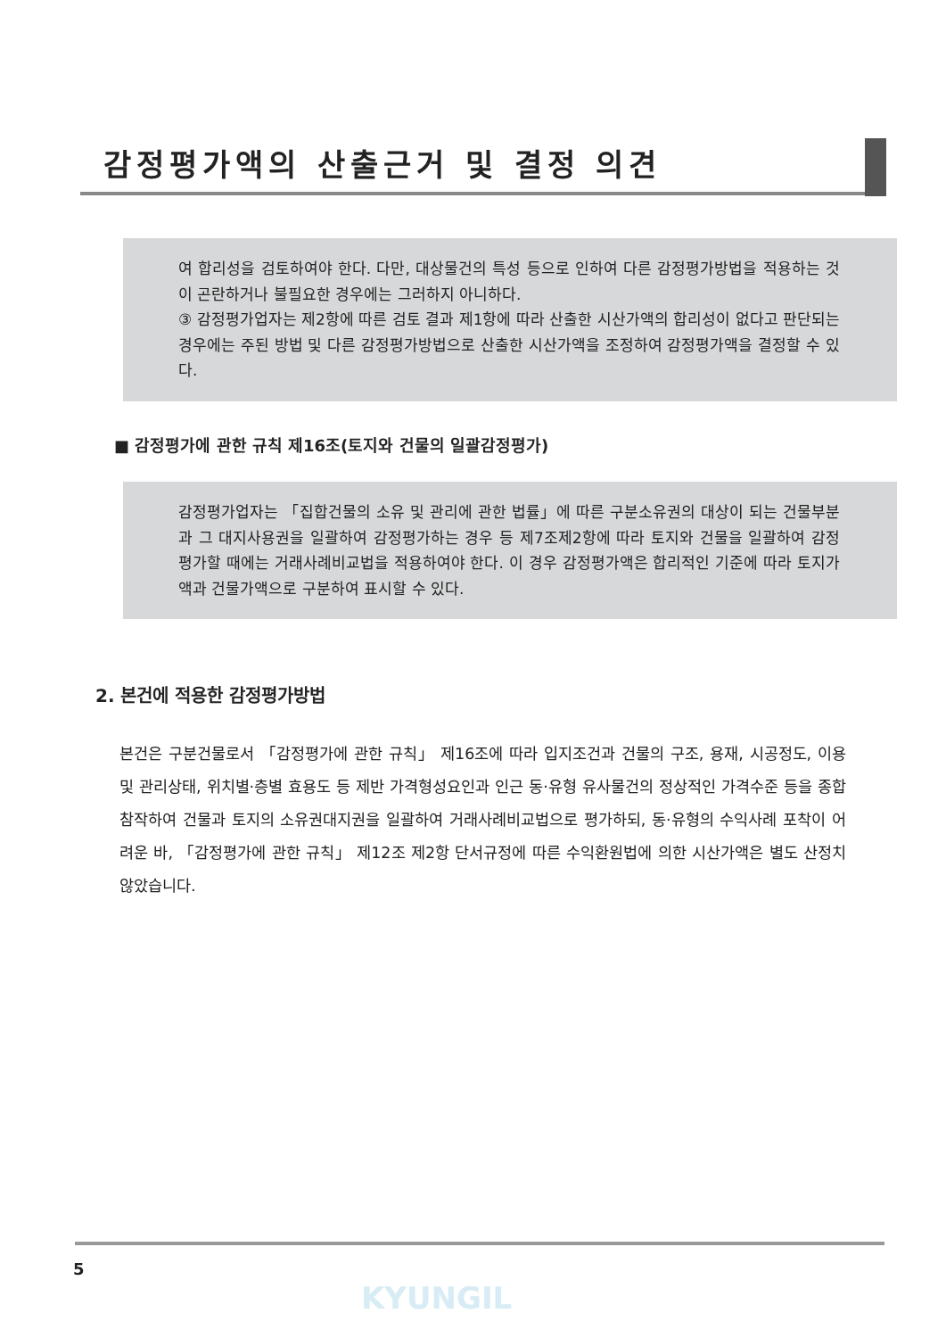감정평가액의 산출근거 및 결정 의견
여 합리성을 검토하여야 한다. 다만, 대상물건의 특성 등으로 인하여 다른 감정평가방법을 적용하는 것이 곤란하거나 불필요한 경우에는 그러하지 아니하다.
③ 감정평가업자는 제2항에 따른 검토 결과 제1항에 따라 산출한 시산가액의 합리성이 없다고 판단되는 경우에는 주된 방법 및 다른 감정평가방법으로 산출한 시산가액을 조정하여 감정평가액을 결정할 수 있다.
■ 감정평가에 관한 규칙 제16조(토지와 건물의 일괄감정평가)
감정평가업자는 「집합건물의 소유 및 관리에 관한 법률」에 따른 구분소유권의 대상이 되는 건물부분과 그 대지사용권을 일괄하여 감정평가하는 경우 등 제7조제2항에 따라 토지와 건물을 일괄하여 감정평가할 때에는 거래사례비교법을 적용하여야 한다. 이 경우 감정평가액은 합리적인 기준에 따라 토지가액과 건물가액으로 구분하여 표시할 수 있다.
2. 본건에 적용한 감정평가방법
본건은 구분건물로서 「감정평가에 관한 규칙」 제16조에 따라 입지조건과 건물의 구조, 용재, 시공정도, 이용 및 관리상태, 위치별·층별 효용도 등 제반 가격형성요인과 인근 동·유형 유사물건의 정상적인 가격수준 등을 종합 참작하여 건물과 토지의 소유권대지권을 일괄하여 거래사례비교법으로 평가하되, 동·유형의 수익사례 포착이 어려운 바, 「감정평가에 관한 규칙」 제12조 제2항 단서규정에 따른 수익환원법에 의한 시산가액은 별도 산정치 않았습니다.
5
KYUNGIL